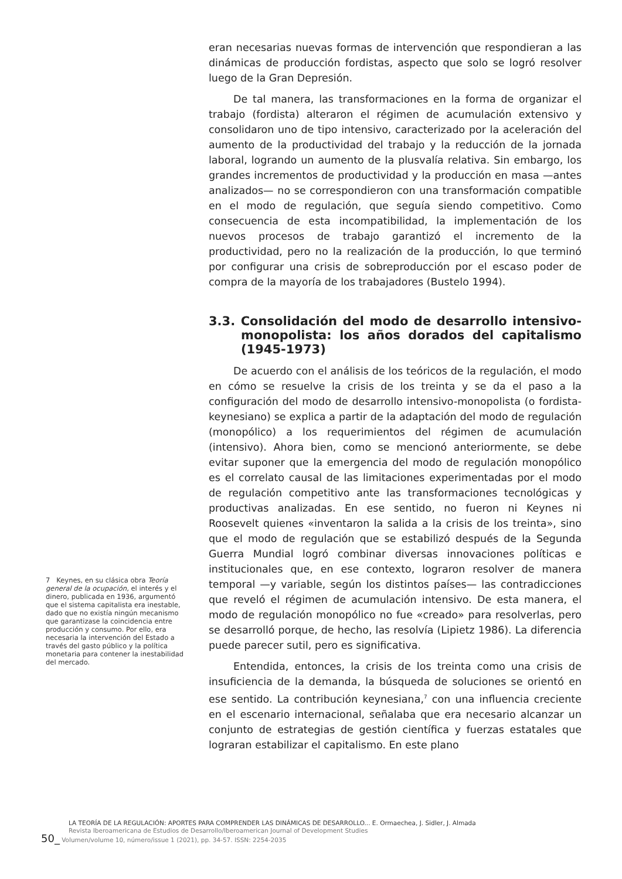eran necesarias nuevas formas de intervención que respondieran a las dinámicas de producción fordistas, aspecto que solo se logró resolver luego de la Gran Depresión.
De tal manera, las transformaciones en la forma de organizar el trabajo (fordista) alteraron el régimen de acumulación extensivo y consolidaron uno de tipo intensivo, caracterizado por la aceleración del aumento de la productividad del trabajo y la reducción de la jornada laboral, logrando un aumento de la plusvalía relativa. Sin embargo, los grandes incrementos de productividad y la producción en masa —antes analizados— no se correspondieron con una transformación compatible en el modo de regulación, que seguía siendo competitivo. Como consecuencia de esta incompatibilidad, la implementación de los nuevos procesos de trabajo garantizó el incremento de la productividad, pero no la realización de la producción, lo que terminó por configurar una crisis de sobreproducción por el escaso poder de compra de la mayoría de los trabajadores (Bustelo 1994).
3.3. Consolidación del modo de desarrollo intensivo-monopolista: los años dorados del capitalismo (1945-1973)
De acuerdo con el análisis de los teóricos de la regulación, el modo en cómo se resuelve la crisis de los treinta y se da el paso a la configuración del modo de desarrollo intensivo-monopolista (o fordista-keynesiano) se explica a partir de la adaptación del modo de regulación (monopólico) a los requerimientos del régimen de acumulación (intensivo). Ahora bien, como se mencionó anteriormente, se debe evitar suponer que la emergencia del modo de regulación monopólico es el correlato causal de las limitaciones experimentadas por el modo de regulación competitivo ante las transformaciones tecnológicas y productivas analizadas. En ese sentido, no fueron ni Keynes ni Roosevelt quienes «inventaron la salida a la crisis de los treinta», sino que el modo de regulación que se estabilizó después de la Segunda Guerra Mundial logró combinar diversas innovaciones políticas e institucionales que, en ese contexto, lograron resolver de manera temporal —y variable, según los distintos países— las contradicciones que reveló el régimen de acumulación intensivo. De esta manera, el modo de regulación monopólico no fue «creado» para resolverlas, pero se desarrolló porque, de hecho, las resolvía (Lipietz 1986). La diferencia puede parecer sutil, pero es significativa.
Entendida, entonces, la crisis de los treinta como una crisis de insuficiencia de la demanda, la búsqueda de soluciones se orientó en ese sentido. La contribución keynesiana,<sup>7</sup> con una influencia creciente en el escenario internacional, señalaba que era necesario alcanzar un conjunto de estrategias de gestión científica y fuerzas estatales que lograran estabilizar el capitalismo. En este plano
7 Keynes, en su clásica obra Teoría general de la ocupación, el interés y el dinero, publicada en 1936, argumentó que el sistema capitalista era inestable, dado que no existía ningún mecanismo que garantizase la coincidencia entre producción y consumo. Por ello, era necesaria la intervención del Estado a través del gasto público y la política monetaria para contener la inestabilidad del mercado.
LA TEORÍA DE LA REGULACIÓN: APORTES PARA COMPRENDER LAS DINÁMICAS DE DESARROLLO... E. Ormaechea, J. Sidler, J. Almada
Revista Iberoamericana de Estudios de Desarrollo/Iberoamerican Journal of Development Studies
50_ Volumen/volume 10, número/issue 1 (2021), pp. 34-57. ISSN: 2254-2035